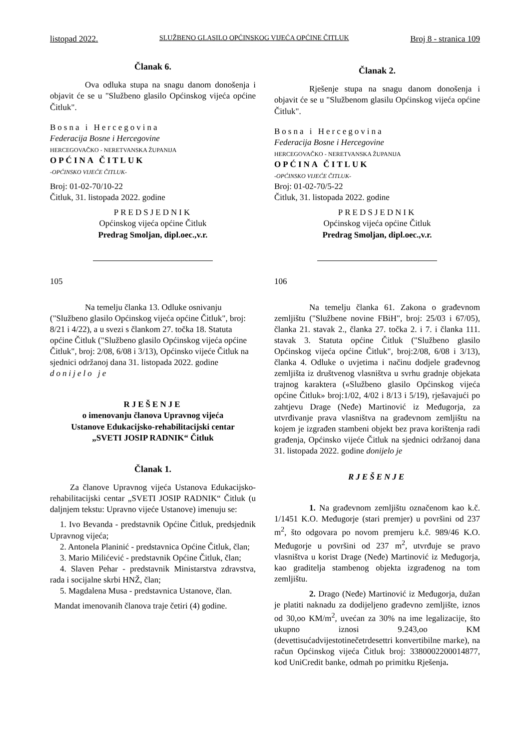listopad 2022. SLUŽBENO GLASILO OPĆINSKOG VIJEĆA OPĆINE ČITLUK Broj 8 - stranica 109
Članak 6.
Ova odluka stupa na snagu danom donošenja i objavit će se u "Službeno glasilo Općinskog vijeća općine Čitluk".
Bosna i Hercegovina
Federacija Bosne i Hercegovine
HERCEGOVAČKO - NERETVANSKA ŽUPANIJA
OPĆINA ČITLUK
-OPĆINSKO VIJEĆE ČITLUK-
Broj: 01-02-70/10-22
Čitluk, 31. listopada 2022. godine
PREDSJEDNIK
Općinskog vijeća općine Čitluk
Predrag Smoljan, dipl.oec.,v.r.
105
Na temelju članka 13. Odluke osnivanju ("Službeno glasilo Općinskog vijeća općine Čitluk", broj: 8/21 i 4/22), a u svezi s člankom 27. točka 18. Statuta općine Čitluk ("Službeno glasilo Općinskog vijeća općine Čitluk", broj: 2/08, 6/08 i 3/13), Općinsko vijeće Čitluk na sjednici održanoj dana 31. listopada 2022. godine donijelo je
RJEŠENJE
o imenovanju članova Upravnog vijeća
Ustanove Edukacijsko-rehabilitacijski centar
„SVETI JOSIP RADNIK“ Čitluk
Članak 1.
Za članove Upravnog vijeća Ustanova Edukacijsko-rehabilitacijski centar „SVETI JOSIP RADNIK“ Čitluk (u daljnjem tekstu: Upravno vijeće Ustanove) imenuju se:
1. Ivo Bevanda - predstavnik Općine Čitluk, predsjednik Upravnog vijeća;
2. Antonela Planinić - predstavnica Općine Čitluk, član;
3. Mario Milićević - predstavnik Općine Čitluk, član;
4. Slaven Pehar - predstavnik Ministarstva zdravstva, rada i socijalne skrbi HNŽ, član;
5. Magdalena Musa - predstavnica Ustanove, član.
Mandat imenovanih članova traje četiri (4) godine.
Članak 2.
Rješenje stupa na snagu danom donošenja i objavit će se u "Službenom glasilu Općinskog vijeća općine Čitluk".
Bosna i Hercegovina
Federacija Bosne i Hercegovine
HERCEGOVAČKO - NERETVANSKA ŽUPANIJA
OPĆINA ČITLUK
-OPĆINSKO VIJEĆE ČITLUK-
Broj: 01-02-70/5-22
Čitluk, 31. listopada 2022. godine
PREDSJEDNIK
Općinskog vijeća općine Čitluk
Predrag Smoljan, dipl.oec.,v.r.
106
Na temelju članka 61. Zakona o građevnom zemljištu ("Službene novine FBiH", broj: 25/03 i 67/05), članka 21. stavak 2., članka 27. točka 2. i 7. i članka 111. stavak 3. Statuta općine Čitluk ("Službeno glasilo Općinskog vijeća općine Čitluk", broj:2/08, 6/08 i 3/13), članka 4. Odluke o uvjetima i načinu dodjele građevnog zemljišta iz društvenog vlasništva u svrhu gradnje objekata trajnog karaktera («Službeno glasilo Općinskog vijeća općine Čitluk» broj:1/02, 4/02 i 8/13 i 5/19), rješavajući po zahtjevu Drage (Neđe) Martinović iz Međugorja, za utvrđivanje prava vlasništva na građevnom zemljištu na kojem je izgrađen stambeni objekt bez prava korištenja radi građenja, Općinsko vijeće Čitluk na sjednici održanoj dana 31. listopada 2022. godine donijelo je
RJEŠENJE
1. Na građevnom zemljištu označenom kao k.č. 1/1451 K.O. Međugorje (stari premjer) u površini od 237 m<sup>2</sup>, što odgovara po novom premjeru k.č. 989/46 K.O. Međugorje u površini od 237 m<sup>2</sup>, utvrđuje se pravo vlasništva u korist Drage (Neđe) Martinović iz Međugorja, kao graditelja stambenog objekta izgrađenog na tom zemljištu.
2. Drago (Neđe) Martinović iz Međugorja, dužan je platiti naknadu za dodijeljeno građevno zemljište, iznos od 30,oo KM/m<sup>2</sup>, uvećan za 30% na ime legalizacije, što ukupno iznosi 9.243,oo KM (devettisućadvijestotinečetrdesettri konvertibilne marke), na račun Općinskog vijeća Čitluk broj: 3380002200014877, kod UniCredit banke, odmah po primitku Rješenja.